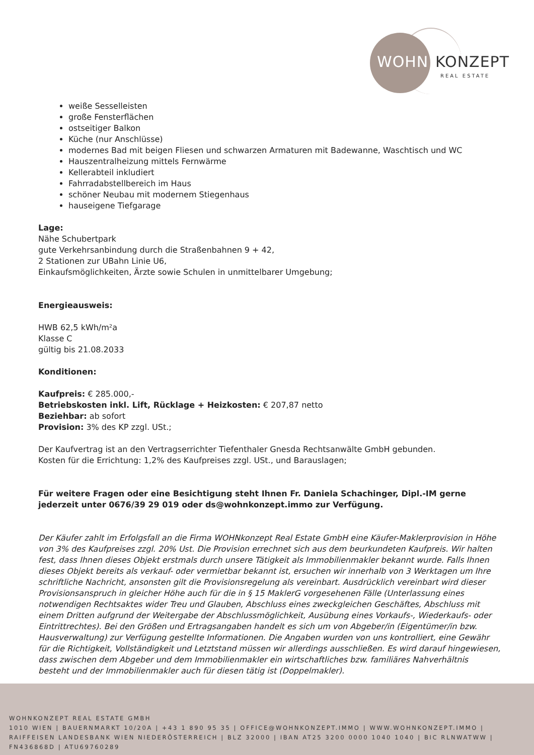WOHN KONZEPT
REAL ESTATE
weiße Sesselleisten
große Fensterflächen
ostseitiger Balkon
Küche (nur Anschlüsse)
modernes Bad mit beigen Fliesen und schwarzen Armaturen mit Badewanne, Waschtisch und WC
Hauszentralheizung mittels Fernwärme
Kellerabteil inkludiert
Fahrradabstellbereich im Haus
schöner Neubau mit modernem Stiegenhaus
hauseigene Tiefgarage
Lage:
Nähe Schubertpark
gute Verkehrsanbindung durch die Straßenbahnen 9 + 42,
2 Stationen zur UBahn Linie U6,
Einkaufsmöglichkeiten, Ärzte sowie Schulen in unmittelbarer Umgebung;
Energieausweis:
HWB 62,5 kWh/m²a
Klasse C
gültig bis 21.08.2033
Konditionen:
Kaufpreis: € 285.000,-
Betriebskosten inkl. Lift, Rücklage + Heizkosten: € 207,87 netto
Beziehbar: ab sofort
Provision: 3% des KP zzgl. USt.;
Der Kaufvertrag ist an den Vertragserrichter Tiefenthaler Gnesda Rechtsanwälte GmbH gebunden.
Kosten für die Errichtung: 1,2% des Kaufpreises zzgl. USt., und Barauslagen;
Für weitere Fragen oder eine Besichtigung steht Ihnen Fr. Daniela Schachinger, Dipl.-IM gerne jederzeit unter 0676/39 29 019 oder ds@wohnkonzept.immo zur Verfügung.
Der Käufer zahlt im Erfolgsfall an die Firma WOHNkonzept Real Estate GmbH eine Käufer-Maklerprovision in Höhe von 3% des Kaufpreises zzgl. 20% Ust. Die Provision errechnet sich aus dem beurkundeten Kaufpreis. Wir halten fest, dass Ihnen dieses Objekt erstmals durch unsere Tätigkeit als Immobilienmakler bekannt wurde. Falls Ihnen dieses Objekt bereits als verkauf- oder vermietbar bekannt ist, ersuchen wir innerhalb von 3 Werktagen um Ihre schriftliche Nachricht, ansonsten gilt die Provisionsregelung als vereinbart. Ausdrücklich vereinbart wird dieser Provisionsanspruch in gleicher Höhe auch für die in § 15 MaklerG vorgesehenen Fälle (Unterlassung eines notwendigen Rechtsaktes wider Treu und Glauben, Abschluss eines zweckgleichen Geschäftes, Abschluss mit einem Dritten aufgrund der Weitergabe der Abschlussmöglichkeit, Ausübung eines Vorkaufs-, Wiederkaufs- oder Eintrittrechtes). Bei den Größen und Ertragsangaben handelt es sich um von Abgeber/in (Eigentümer/in bzw. Hausverwaltung) zur Verfügung gestellte Informationen. Die Angaben wurden von uns kontrolliert, eine Gewähr für die Richtigkeit, Vollständigkeit und Letztstand müssen wir allerdings ausschließen. Es wird darauf hingewiesen, dass zwischen dem Abgeber und dem Immobilienmakler ein wirtschaftliches bzw. familiäres Nahverhältnis besteht und der Immobilienmakler auch für diesen tätig ist (Doppelmakler).
WOHNKONZEPT REAL ESTATE GMBH
1010 WIEN | BAUERNMARKT 10/20A | +43 1 890 95 35 | OFFICE@WOHNKONZEPT.IMMO | WWW.WOHNKONZEPT.IMMO | RAIFFEISEN LANDESBANK WIEN NIEDERÖSTERREICH | BLZ 32000 | IBAN AT25 3200 0000 1040 1040 | BIC RLNWATWW | FN436868D | ATU69760289